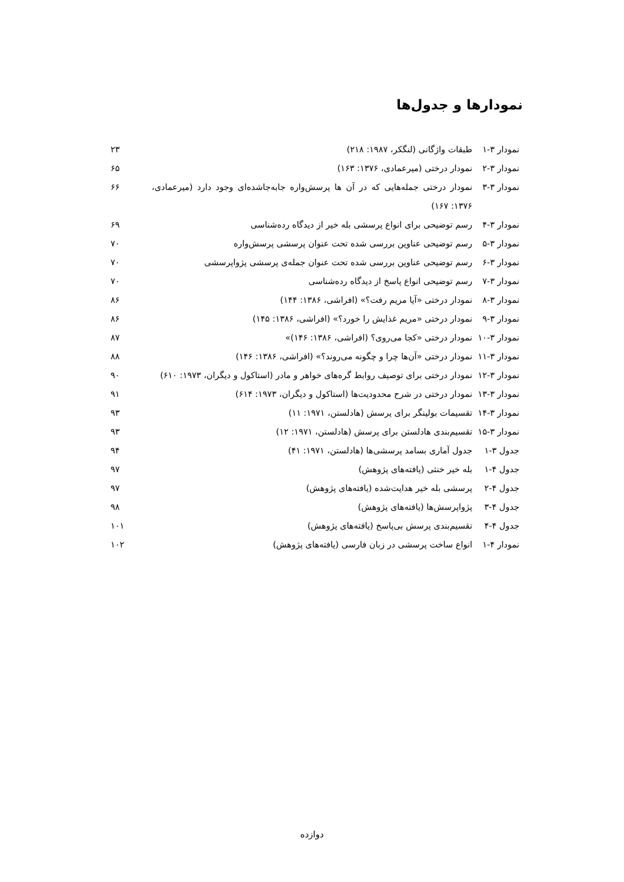نمودارها و جدول‌ها
| نمودار ۳-۱ | طبقات واژگانی (لنگکر، ۱۹۸۷: ۲۱۸) | ۲۳ |
| نمودار ۳-۲ | نمودار درختی (میرعمادی، ۱۳۷۶: ۱۶۳) | ۶۵ |
| نمودار ۳-۳ | نمودار درختی جمله‌هایی که در آن ها پرسش‌واره جابه‌جاشده‌ای وجود دارد (میرعمادی، ۱۳۷۶: ۱۶۷) | ۶۶ |
| نمودار ۳-۴ | رسم توضیحی برای انواع پرسشی بله خیر از دیدگاه رده‌شناسی | ۶۹ |
| نمودار ۳-۵ | رسم توضیحی عناوین بررسی شده تحت عنوان پرسشی پرسش‌واره | ۷۰ |
| نمودار ۳-۶ | رسم توضیحی عناوین بررسی شده تحت عنوان جمله‌ی پرسشی پژواپرسشی | ۷۰ |
| نمودار ۳-۷ | رسم توضیحی انواع پاسخ از دیدگاه رده‌شناسی | ۷۰ |
| نمودار ۳-۸ | نمودار درختی «آیا مریم رفت؟» (افراشی، ۱۳۸۶: ۱۴۴) | ۸۶ |
| نمودار ۳-۹ | نمودار درختی «مریم غذایش را خورد؟» (افراشی، ۱۳۸۶: ۱۴۵) | ۸۶ |
| نمودار ۳-۱۰ | نمودار درختی «کجا می‌روی؟ (افراشی، ۱۳۸۶: ۱۴۶)» | ۸۷ |
| نمودار ۳-۱۱ | نمودار درختی «آن‌ها چرا و چگونه می‌روند؟» (افراشی، ۱۳۸۶: ۱۴۶) | ۸۸ |
| نمودار ۳-۱۲ | نمودار درختی برای توصیف روابط گره‌های خواهر و مادر (استاکول و دیگران، ۱۹۷۳: ۶۱۰) | ۹۰ |
| نمودار ۳-۱۳ | نمودار درختی در شرح محدودیت‌ها (استاکول و دیگران، ۱۹۷۳: ۶۱۴) | ۹۱ |
| نمودار ۳-۱۴ | تقسیمات بولینگر برای پرسش (هادلستن، ۱۹۷۱: ۱۱) | ۹۳ |
| نمودار ۳-۱۵ | تقسیم‌بندی هادلستن برای پرسش (هادلستن، ۱۹۷۱: ۱۲) | ۹۳ |
| جدول ۳-۱ | جدول آماری بسامد پرسشی‌ها (هادلستن، ۱۹۷۱: ۴۱) | ۹۴ |
| جدول ۴-۱ | بله خیر خنثی (یافته‌های پژوهش) | ۹۷ |
| جدول ۴-۲ | پرسشی بله خیر هدایت‌شده (یافته‌های پژوهش) | ۹۷ |
| جدول ۴-۳ | پژواپرسش‌ها (یافته‌های پژوهش) | ۹۸ |
| جدول ۴-۴ | تقسیم‌بندی پرسش بی‌پاسخ (یافته‌های پژوهش) | ۱۰۱ |
| نمودار ۴-۱ | انواع ساخت پرسشی در زبان فارسی (یافته‌های پژوهش) | ۱۰۲ |
دوازده